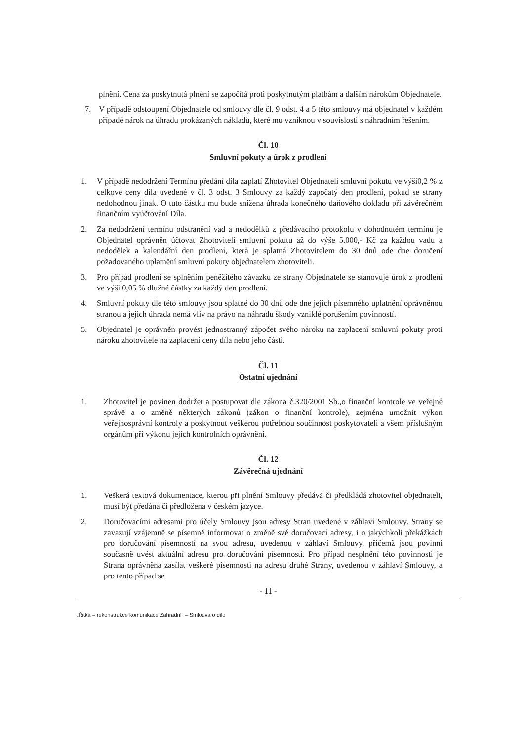plnění. Cena za poskytnutá plnění se započítá proti poskytnutým platbám a dalším nárokům Objednatele.
7. V případě odstoupení Objednatele od smlouvy dle čl. 9 odst. 4 a 5 této smlouvy má objednatel v každém případě nárok na úhradu prokázaných nákladů, které mu vzniknou v souvislosti s náhradním řešením.
Čl. 10
Smluvní pokuty a úrok z prodlení
1. V případě nedodržení Termínu předání díla zaplatí Zhotovitel Objednateli smluvní pokutu ve výši0,2 % z celkové ceny díla uvedené v čl. 3 odst. 3 Smlouvy za každý započatý den prodlení, pokud se strany nedohodnou jinak. O tuto částku mu bude snížena úhrada konečného daňového dokladu při závěrečném finančním vyúčtování Díla.
2. Za nedodržení termínu odstranění vad a nedodělků z předávacího protokolu v dohodnutém termínu je Objednatel oprávněn účtovat Zhotoviteli smluvní pokutu až do výše 5.000,- Kč za každou vadu a nedodělek a kalendářní den prodlení, která je splatná Zhotovitelem do 30 dnů ode dne doručení požadovaného uplatnění smluvní pokuty objednatelem zhotoviteli.
3. Pro případ prodlení se splněním peněžitého závazku ze strany Objednatele se stanovuje úrok z prodlení ve výši 0,05 % dlužné částky za každý den prodlení.
4. Smluvní pokuty dle této smlouvy jsou splatné do 30 dnů ode dne jejich písemného uplatnění oprávněnou stranou a jejich úhrada nemá vliv na právo na náhradu škody vzniklé porušením povinností.
5. Objednatel je oprávněn provést jednostranný zápočet svého nároku na zaplacení smluvní pokuty proti nároku zhotovitele na zaplacení ceny díla nebo jeho části.
Čl. 11
Ostatní ujednání
1. Zhotovitel je povinen dodržet a postupovat dle zákona č.320/2001 Sb.,o finanční kontrole ve veřejné správě a o změně některých zákonů (zákon o finanční kontrole), zejména umožnit výkon veřejnosprávní kontroly a poskytnout veškerou potřebnou součinnost poskytovateli a všem příslušným orgánům při výkonu jejich kontrolních oprávnění.
Čl. 12
Závěrečná ujednání
1. Veškerá textová dokumentace, kterou při plnění Smlouvy předává či předkládá zhotovitel objednateli, musí být předána či předložena v českém jazyce.
2. Doručovacími adresami pro účely Smlouvy jsou adresy Stran uvedené v záhlaví Smlouvy. Strany se zavazují vzájemně se písemně informovat o změně své doručovací adresy, i o jakýchkoli překážkách pro doručování písemností na svou adresu, uvedenou v záhlaví Smlouvy, přičemž jsou povinni současně uvést aktuální adresu pro doručování písemností. Pro případ nesplnění této povinnosti je Strana oprávněna zasílat veškeré písemnosti na adresu druhé Strany, uvedenou v záhlaví Smlouvy, a pro tento případ se
- 11 -
„Řitka – rekonstrukce komunikace Zahradní“ – Smlouva o dílo